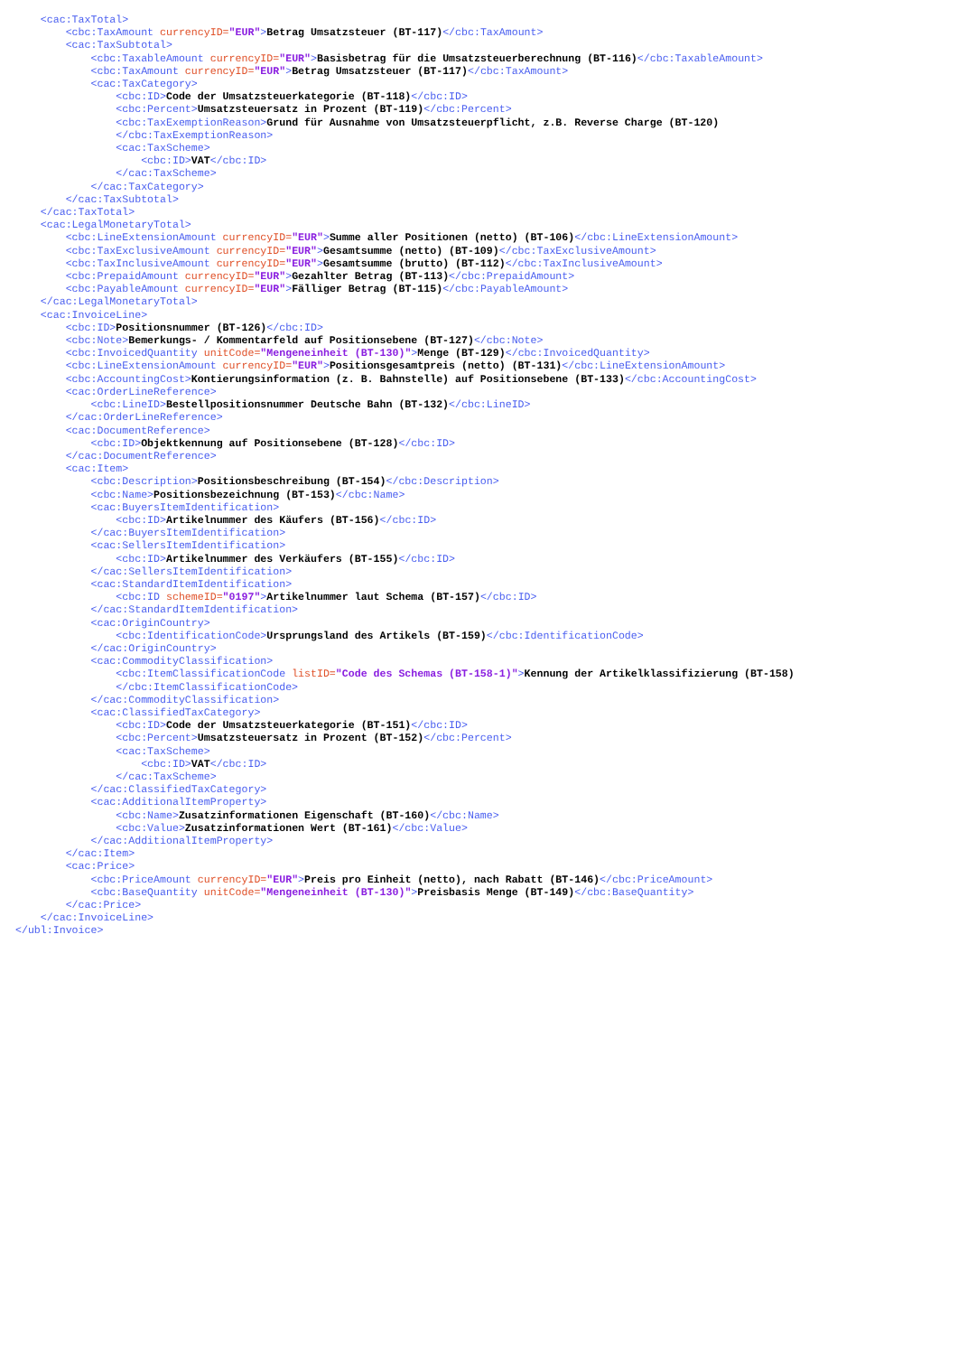<cac:TaxTotal> <cbc:TaxAmount currencyID="EUR">Betrag Umsatzsteuer (BT-117)</cbc:TaxAmount> <cac:TaxSubtotal> <cbc:TaxableAmount currencyID="EUR">Basisbetrag für die Umsatzsteuerberechnung (BT-116)</cbc:TaxableAmount> <cbc:TaxAmount currencyID="EUR">Betrag Umsatzsteuer (BT-117)</cbc:TaxAmount> <cac:TaxCategory> <cbc:ID>Code der Umsatzsteuerkategorie (BT-118)</cbc:ID> <cbc:Percent>Umsatzsteuersatz in Prozent (BT-119)</cbc:Percent> <cbc:TaxExemptionReason>Grund für Ausnahme von Umsatzsteuerpflicht, z.B. Reverse Charge (BT-120) </cbc:TaxExemptionReason> <cac:TaxScheme> <cbc:ID>VAT</cbc:ID> </cac:TaxScheme> </cac:TaxCategory> </cac:TaxSubtotal> </cac:TaxTotal> <cac:LegalMonetaryTotal> <cbc:LineExtensionAmount currencyID="EUR">Summe aller Positionen (netto) (BT-106)</cbc:LineExtensionAmount> <cbc:TaxExclusiveAmount currencyID="EUR">Gesamtsumme (netto) (BT-109)</cbc:TaxExclusiveAmount> <cbc:TaxInclusiveAmount currencyID="EUR">Gesamtsumme (brutto) (BT-112)</cbc:TaxInclusiveAmount> <cbc:PrepaidAmount currencyID="EUR">Gezahlter Betrag (BT-113)</cbc:PrepaidAmount> <cbc:PayableAmount currencyID="EUR">Fälliger Betrag (BT-115)</cbc:PayableAmount> </cac:LegalMonetaryTotal> <cac:InvoiceLine> <cbc:ID>Positionsnummer (BT-126)</cbc:ID> <cbc:Note>Bemerkungs- / Kommentarfeld auf Positionsebene (BT-127)</cbc:Note> <cbc:InvoicedQuantity unitCode="Mengeneinheit (BT-130)">Menge (BT-129)</cbc:InvoicedQuantity> <cbc:LineExtensionAmount currencyID="EUR">Positionsgesamtpreis (netto) (BT-131)</cbc:LineExtensionAmount> <cbc:AccountingCost>Kontierungsinformation (z. B. Bahnstelle) auf Positionsebene (BT-133)</cbc:AccountingCost> <cac:OrderLineReference> <cbc:LineID>Bestellpositionsnummer Deutsche Bahn (BT-132)</cbc:LineID> </cac:OrderLineReference> <cac:DocumentReference> <cbc:ID>Objektkennung auf Positionsebene (BT-128)</cbc:ID> </cac:DocumentReference> <cac:Item> <cbc:Description>Positionsbeschreibung (BT-154)</cbc:Description> <cbc:Name>Positionsbezeichnung (BT-153)</cbc:Name> <cac:BuyersItemIdentification> <cbc:ID>Artikelnummer des Käufers (BT-156)</cbc:ID> </cac:BuyersItemIdentification> <cac:SellersItemIdentification> <cbc:ID>Artikelnummer des Verkäufers (BT-155)</cbc:ID> </cac:SellersItemIdentification> <cac:StandardItemIdentification> <cbc:ID schemeID="0197">Artikelnummer laut Schema (BT-157)</cbc:ID> </cac:StandardItemIdentification> <cac:OriginCountry> <cbc:IdentificationCode>Ursprungsland des Artikels (BT-159)</cbc:IdentificationCode> </cac:OriginCountry> <cac:CommodityClassification> <cbc:ItemClassificationCode listID="Code des Schemas (BT-158-1)">Kennung der Artikelklassifizierung (BT-158) </cbc:ItemClassificationCode> </cac:CommodityClassification> <cac:ClassifiedTaxCategory> <cbc:ID>Code der Umsatzsteuerkategorie (BT-151)</cbc:ID> <cbc:Percent>Umsatzsteuersatz in Prozent (BT-152)</cbc:Percent> <cac:TaxScheme> <cbc:ID>VAT</cbc:ID> </cac:TaxScheme> </cac:ClassifiedTaxCategory> <cac:AdditionalItemProperty> <cbc:Name>Zusatzinformationen Eigenschaft (BT-160)</cbc:Name> <cbc:Value>Zusatzinformationen Wert (BT-161)</cbc:Value> </cac:AdditionalItemProperty> </cac:Item> <cac:Price> <cbc:PriceAmount currencyID="EUR">Preis pro Einheit (netto), nach Rabatt (BT-146)</cbc:PriceAmount> <cbc:BaseQuantity unitCode="Mengeneinheit (BT-130)">Preisbasis Menge (BT-149)</cbc:BaseQuantity> </cac:Price> </cac:InvoiceLine> </ubl:Invoice>